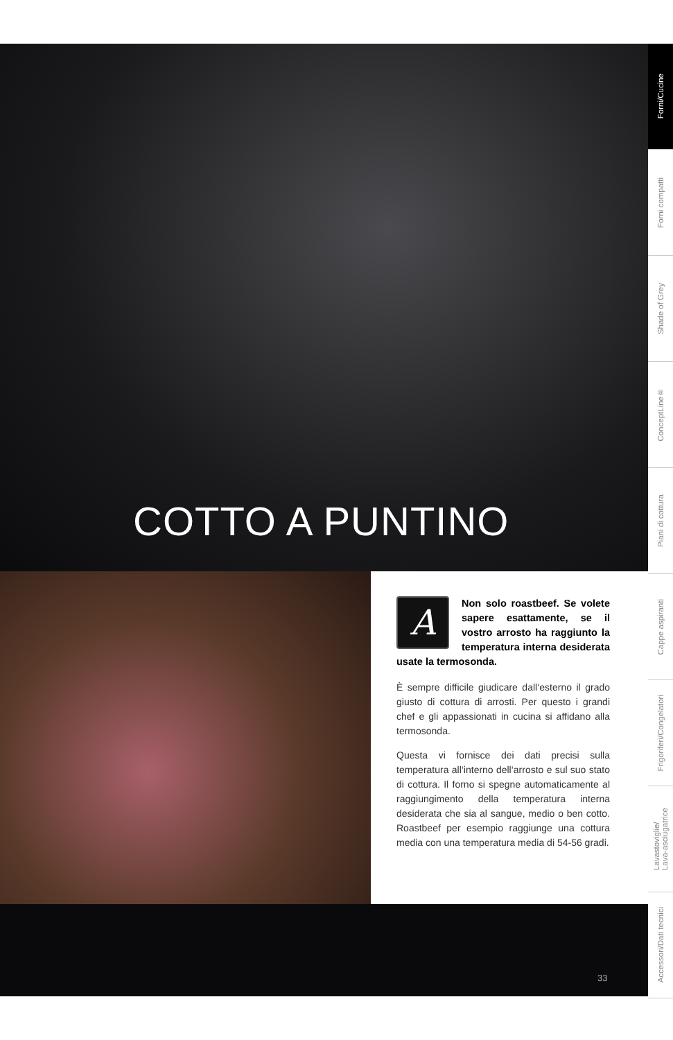COTTO A PUNTINO
A
Non solo roastbeef. Se volete sapere esattamente, se il vostro arrosto ha raggiunto la temperatura interna desiderata usate la termosonda.
È sempre difficile giudicare dall‘esterno il grado giusto di cottura di arrosti. Per questo i grandi chef e gli appassionati in cucina si affidano alla termosonda.
Questa vi fornisce dei dati precisi sulla temperatura all‘interno dell‘arrosto e sul suo stato di cottura. Il forno si spegne automaticamente al raggiungimento della temperatura interna desiderata che sia al sangue, medio o ben cotto. Roastbeef per esempio raggiunge una cottura media con una temperatura media di 54-56 gradi.
33
Forni/Cucine
Forni compatti
Shade of Grey
ConceptLine®
Piani di cottura
Cappe aspiranti
Frigoriferi/Congelatori
Lavastoviglie/
Lava-asciugatrice
Accessori/Dati tecnici